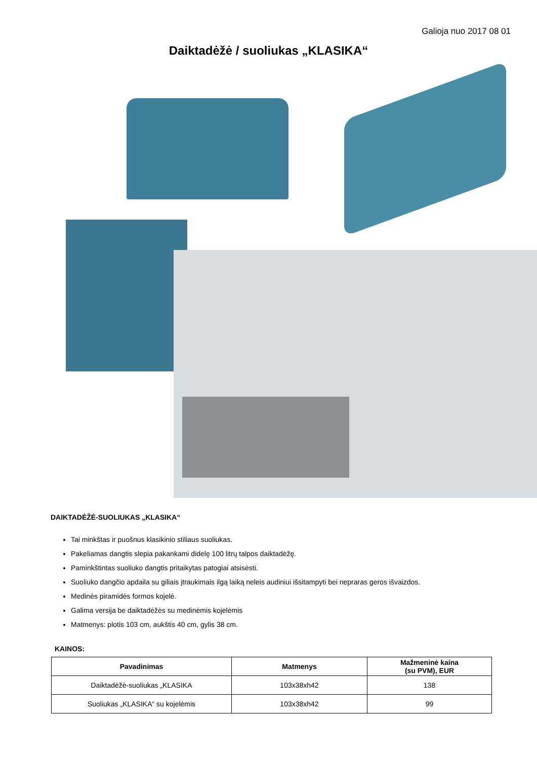Galioja nuo 2017 08 01
Daiktadėžė / suoliukas „KLASIKA“
DAIKTADĖŽĖ-SUOLIUKAS „KLASIKA“
Tai minkštas ir puošnus klasikinio stiliaus suoliukas.
Pakeliamas dangtis slepia pakankami didelę 100 litrų talpos daiktadėžę.
Paminkštintas suoliuko dangtis pritaikytas patogiai atsisėsti.
Suoliuko dangčio apdaila su giliais įtraukimais ilgą laiką neleis audiniui išsitampyti bei nepraras geros išvaizdos.
Medinės piramidės formos kojelė.
Galima versija be daiktadėžės su medinėmis kojelėmis
Matmenys: plotis 103 cm, aukštis 40 cm, gylis 38 cm.
KAINOS:
| Pavadinimas | Matmenys | Mažmeninė kaina (su PVM), EUR |
| --- | --- | --- |
| Daiktadėžė-suoliukas „KLASIKA | 103x38xh42 | 138 |
| Suoliukas „KLASIKA“ su kojelėmis | 103x38xh42 | 99 |